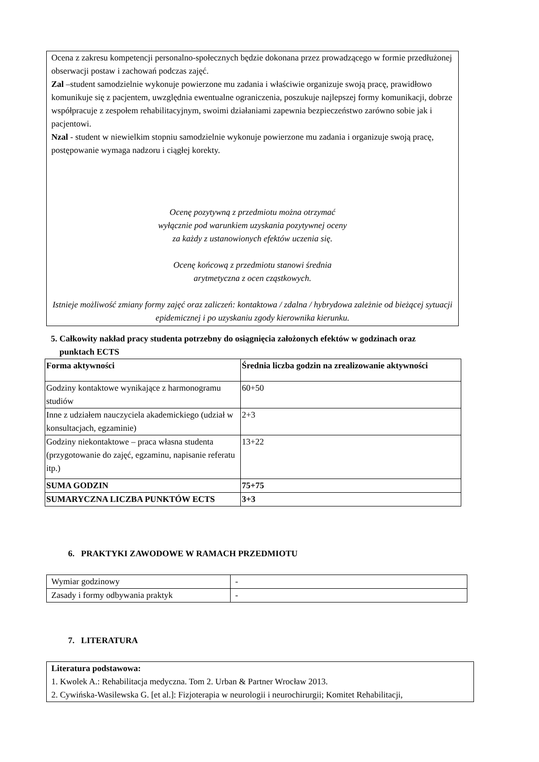Ocena z zakresu kompetencji personalno-społecznych będzie dokonana przez prowadzącego w formie przedłużonej obserwacji postaw i zachowań podczas zajęć.
Zal –student samodzielnie wykonuje powierzone mu zadania i właściwie organizuje swoją pracę, prawidłowo komunikuje się z pacjentem, uwzględnia ewentualne ograniczenia, poszukuje najlepszej formy komunikacji, dobrze współpracuje z zespołem rehabilitacyjnym, swoimi działaniami zapewnia bezpieczeństwo zarówno sobie jak i pacjentowi.
Nzal - student w niewielkim stopniu samodzielnie wykonuje powierzone mu zadania i organizuje swoją pracę, postępowanie wymaga nadzoru i ciągłej korekty.
Ocenę pozytywną z przedmiotu można otrzymać
wyłącznie pod warunkiem uzyskania pozytywnej oceny
za każdy z ustanowionych efektów uczenia się.
Ocenę końcową z przedmiotu stanowi średnia
arytmetyczna z ocen cząstkowych.
Istnieje możliwość zmiany formy zajęć oraz zaliczeń: kontaktowa / zdalna / hybrydowa zależnie od bieżącej sytuacji epidemicznej i po uzyskaniu zgody kierownika kierunku.
5. Całkowity nakład pracy studenta potrzebny do osiągnięcia założonych efektów w godzinach oraz
punktach ECTS
| Forma aktywności | Średnia liczba godzin na zrealizowanie aktywności |
| --- | --- |
| Godziny kontaktowe wynikające z harmonogramu studiów | 60+50 |
| Inne z udziałem nauczyciela akademickiego (udział w konsultacjach, egzaminie) | 2+3 |
| Godziny niekontaktowe – praca własna studenta (przygotowanie do zajęć, egzaminu, napisanie referatu itp.) | 13+22 |
| SUMA GODZIN | 75+75 |
| SUMARYCZNA LICZBA PUNKTÓW ECTS | 3+3 |
6. PRAKTYKI ZAWODOWE W RAMACH PRZEDMIOTU
| Wymiar godzinowy | - |
| Zasady i formy odbywania praktyk | - |
7. LITERATURA
Literatura podstawowa:
1. Kwolek A.: Rehabilitacja medyczna. Tom 2. Urban & Partner Wrocław 2013.
2. Cywińska-Wasilewska G. [et al.]: Fizjoterapia w neurologii i neurochirurgii; Komitet Rehabilitacji,